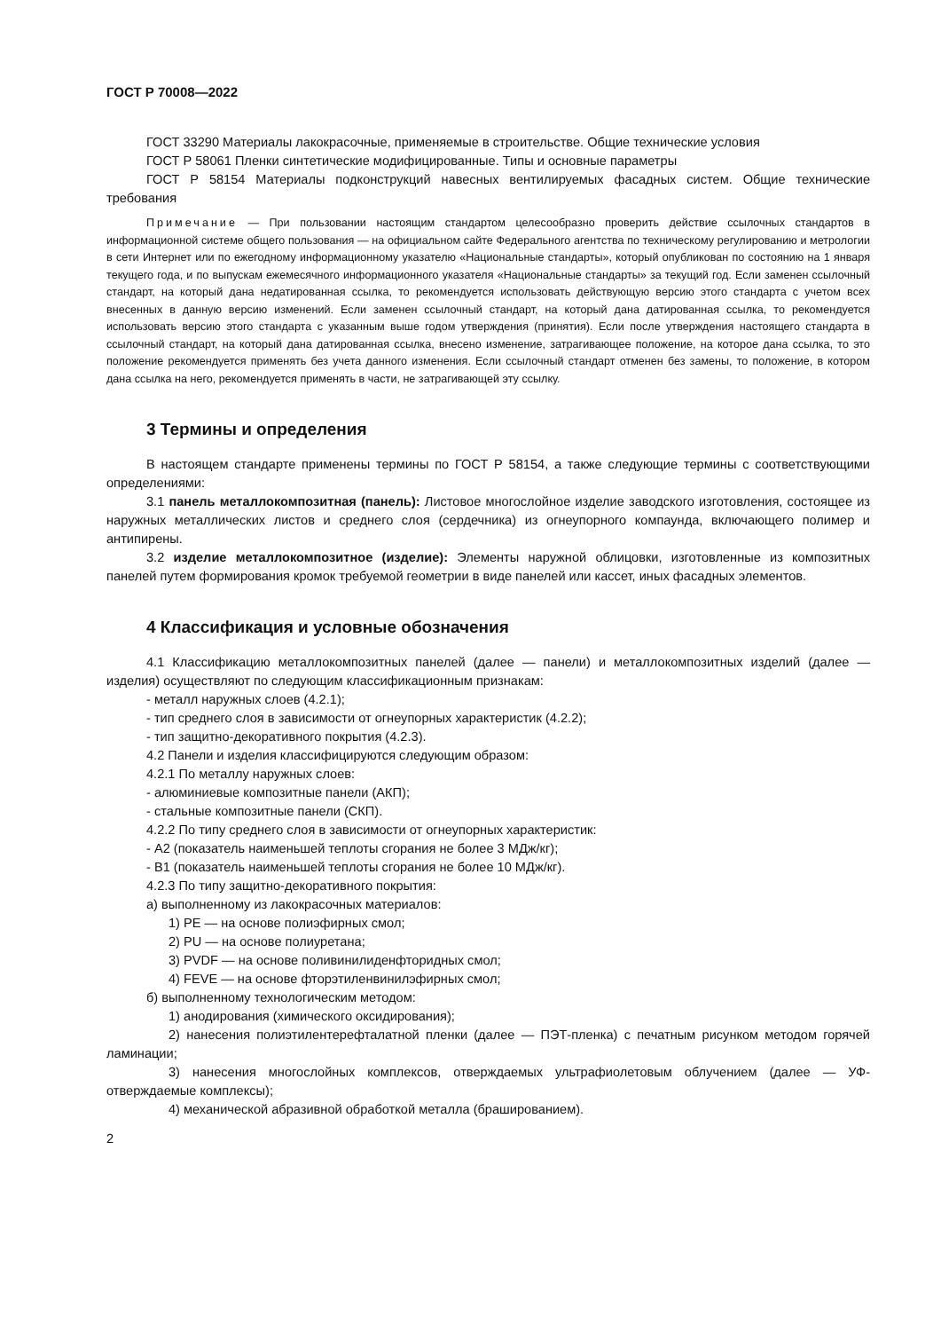ГОСТ Р 70008—2022
ГОСТ 33290 Материалы лакокрасочные, применяемые в строительстве. Общие технические условия
ГОСТ Р 58061 Пленки синтетические модифицированные. Типы и основные параметры
ГОСТ Р 58154 Материалы подконструкций навесных вентилируемых фасадных систем. Общие технические требования
Примечание — При пользовании настоящим стандартом целесообразно проверить действие ссылочных стандартов в информационной системе общего пользования — на официальном сайте Федерального агентства по техническому регулированию и метрологии в сети Интернет или по ежегодному информационному указателю «Национальные стандарты», который опубликован по состоянию на 1 января текущего года, и по выпускам ежемесячного информационного указателя «Национальные стандарты» за текущий год. Если заменен ссылочный стандарт, на который дана недатированная ссылка, то рекомендуется использовать действующую версию этого стандарта с учетом всех внесенных в данную версию изменений. Если заменен ссылочный стандарт, на который дана датированная ссылка, то рекомендуется использовать версию этого стандарта с указанным выше годом утверждения (принятия). Если после утверждения настоящего стандарта в ссылочный стандарт, на который дана датированная ссылка, внесено изменение, затрагивающее положение, на которое дана ссылка, то это положение рекомендуется применять без учета данного изменения. Если ссылочный стандарт отменен без замены, то положение, в котором дана ссылка на него, рекомендуется применять в части, не затрагивающей эту ссылку.
3 Термины и определения
В настоящем стандарте применены термины по ГОСТ Р 58154, а также следующие термины с соответствующими определениями:
3.1 панель металлокомпозитная (панель): Листовое многослойное изделие заводского изготовления, состоящее из наружных металлических листов и среднего слоя (сердечника) из огнеупорного компаунда, включающего полимер и антипирены.
3.2 изделие металлокомпозитное (изделие): Элементы наружной облицовки, изготовленные из композитных панелей путем формирования кромок требуемой геометрии в виде панелей или кассет, иных фасадных элементов.
4 Классификация и условные обозначения
4.1 Классификацию металлокомпозитных панелей (далее — панели) и металлокомпозитных изделий (далее — изделия) осуществляют по следующим классификационным признакам:
- металл наружных слоев (4.2.1);
- тип среднего слоя в зависимости от огнеупорных характеристик (4.2.2);
- тип защитно-декоративного покрытия (4.2.3).
4.2 Панели и изделия классифицируются следующим образом:
4.2.1 По металлу наружных слоев:
- алюминиевые композитные панели (АКП);
- стальные композитные панели (СКП).
4.2.2 По типу среднего слоя в зависимости от огнеупорных характеристик:
- А2 (показатель наименьшей теплоты сгорания не более 3 МДж/кг);
- В1 (показатель наименьшей теплоты сгорания не более 10 МДж/кг).
4.2.3 По типу защитно-декоративного покрытия:
а) выполненному из лакокрасочных материалов:
1) PE — на основе полиэфирных смол;
2) PU — на основе полиуретана;
3) PVDF — на основе поливинилиденфторидных смол;
4) FEVE — на основе фторэтиленвинилэфирных смол;
б) выполненному технологическим методом:
1) анодирования (химического оксидирования);
2) нанесения полиэтилентерефталатной пленки (далее — ПЭТ-пленка) с печатным рисунком методом горячей ламинации;
3) нанесения многослойных комплексов, отверждаемых ультрафиолетовым облучением (далее — УФ-отверждаемые комплексы);
4) механической абразивной обработкой металла (брашированием).
2